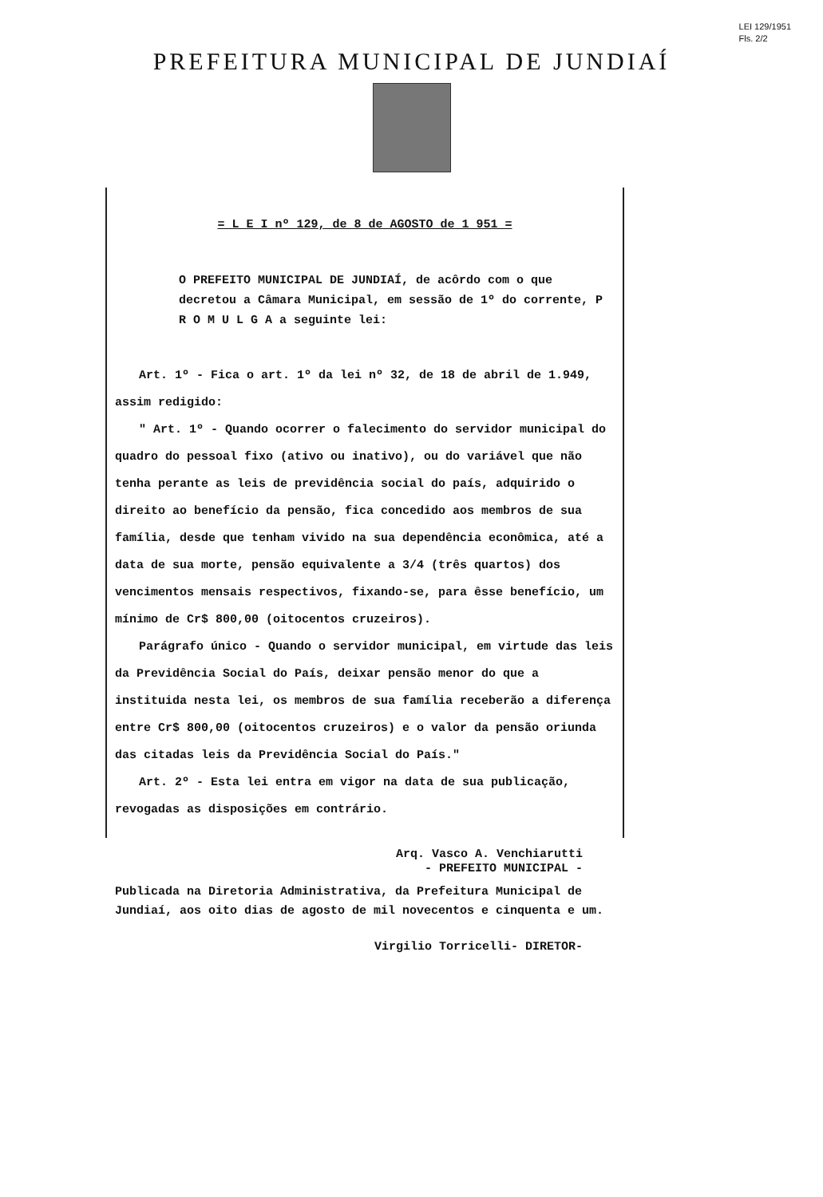LEI 129/1951
Fls. 2/2
PREFEITURA MUNICIPAL DE JUNDIAÍ
= L E I nº 129, de 8 de AGOSTO de 1 951 =
O PREFEITO MUNICIPAL DE JUNDIAÍ, de acôrdo com o que decretou a Câmara Municipal, em sessão de 1º do corrente, P R O M U L G A a seguinte lei:
Art. 1º - Fica o art. 1º da lei nº 32, de 18 de abril de 1.949, assim redigido:
" Art. 1º - Quando ocorrer o falecimento do servidor municipal do quadro do pessoal fixo (ativo ou inativo), ou do variável que não tenha perante as leis de previdência social do país, adquirido o direito ao benefício da pensão, fica concedido aos membros de sua família, desde que tenham vivido na sua dependência econômica, até a data de sua morte, pensão equivalente a 3/4 (três quartos) dos vencimentos mensais respectivos, fixando-se, para êsse benefício, um mínimo de Cr$ 800,00 (oitocentos cruzeiros).
Parágrafo único - Quando o servidor municipal, em virtude das leis da Previdência Social do País, deixar pensão menor do que a instituida nesta lei, os membros de sua família receberão a diferença entre Cr$ 800,00 (oitocentos cruzeiros) e o valor da pensão oriunda das citadas leis da Previdência Social do País."
Art. 2º - Esta lei entra em vigor na data de sua publicação, revogadas as disposições em contrário.
Arq. Vasco A. Venchiarutti
- PREFEITO MUNICIPAL -
Publicada na Diretoria Administrativa, da Prefeitura Municipal de Jundiaí, aos oito dias de agosto de mil novecentos e cinquenta e um.
Virgilio Torricelli- DIRETOR-